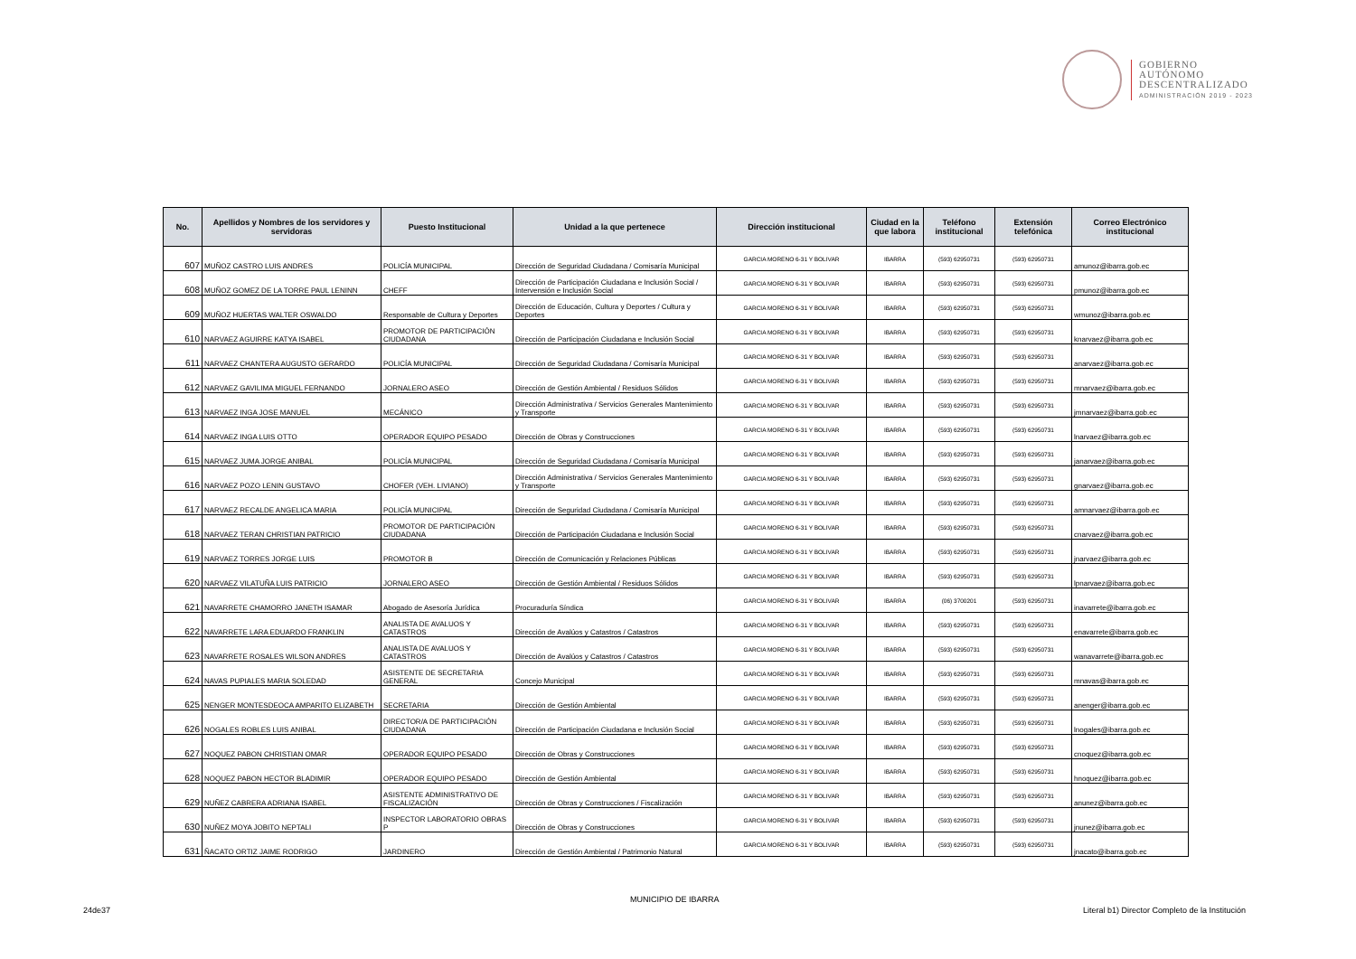GOBIERNO
AUTÓNOMO
DESCENTRALIZADO
ADMINISTRACIÓN 2019 - 2023
| No. | Apellidos y Nombres de los servidores y servidoras | Puesto Institucional | Unidad a la que pertenece | Dirección institucional | Ciudad en la que labora | Teléfono institucional | Extensión telefónica | Correo Electrónico institucional |
| --- | --- | --- | --- | --- | --- | --- | --- | --- |
| 607 | MUÑOZ CASTRO LUIS ANDRES | POLICÍA MUNICIPAL | Dirección de Seguridad Ciudadana / Comisaría Municipal | GARCIA MORENO 6-31 Y BOLIVAR | IBARRA | (593) 62950731 | (593) 62950731 | amunoz@ibarra.gob.ec |
| 608 | MUÑOZ GOMEZ DE LA TORRE PAUL LENINN | CHEFF | Dirección de Participación Ciudadana e Inclusión Social / Intervensión e Inclusión Social | GARCIA MORENO 6-31 Y BOLIVAR | IBARRA | (593) 62950731 | (593) 62950731 | pmunoz@ibarra.gob.ec |
| 609 | MUÑOZ HUERTAS WALTER OSWALDO | Responsable de Cultura y Deportes | Dirección de Educación, Cultura y Deportes / Cultura y Deportes | GARCIA MORENO 6-31 Y BOLIVAR | IBARRA | (593) 62950731 | (593) 62950731 | wmunoz@ibarra.gob.ec |
| 610 | NARVAEZ AGUIRRE KATYA ISABEL | PROMOTOR DE PARTICIPACIÓN CIUDADANA | Dirección de Participación Ciudadana e Inclusión Social | GARCIA MORENO 6-31 Y BOLIVAR | IBARRA | (593) 62950731 | (593) 62950731 | knarvaez@ibarra.gob.ec |
| 611 | NARVAEZ CHANTERA AUGUSTO GERARDO | POLICÍA MUNICIPAL | Dirección de Seguridad Ciudadana / Comisaría Municipal | GARCIA MORENO 6-31 Y BOLIVAR | IBARRA | (593) 62950731 | (593) 62950731 | anarvaez@ibarra.gob.ec |
| 612 | NARVAEZ GAVILIMA MIGUEL FERNANDO | JORNALERO ASEO | Dirección de Gestión Ambiental / Residuos Sólidos | GARCIA MORENO 6-31 Y BOLIVAR | IBARRA | (593) 62950731 | (593) 62950731 | mnarvaez@ibarra.gob.ec |
| 613 | NARVAEZ INGA JOSE MANUEL | MECÁNICO | Dirección Administrativa / Servicios Generales Mantenimiento y Transporte | GARCIA MORENO 6-31 Y BOLIVAR | IBARRA | (593) 62950731 | (593) 62950731 | jmnarvaez@ibarra.gob.ec |
| 614 | NARVAEZ INGA LUIS OTTO | OPERADOR EQUIPO PESADO | Dirección de Obras y Construcciones | GARCIA MORENO 6-31 Y BOLIVAR | IBARRA | (593) 62950731 | (593) 62950731 | lnarvaez@ibarra.gob.ec |
| 615 | NARVAEZ JUMA JORGE ANIBAL | POLICÍA MUNICIPAL | Dirección de Seguridad Ciudadana / Comisaría Municipal | GARCIA MORENO 6-31 Y BOLIVAR | IBARRA | (593) 62950731 | (593) 62950731 | janarvaez@ibarra.gob.ec |
| 616 | NARVAEZ POZO LENIN GUSTAVO | CHOFER (VEH. LIVIANO) | Dirección Administrativa / Servicios Generales Mantenimiento y Transporte | GARCIA MORENO 6-31 Y BOLIVAR | IBARRA | (593) 62950731 | (593) 62950731 | gnarvaez@ibarra.gob.ec |
| 617 | NARVAEZ RECALDE ANGELICA MARIA | POLICÍA MUNICIPAL | Dirección de Seguridad Ciudadana / Comisaría Municipal | GARCIA MORENO 6-31 Y BOLIVAR | IBARRA | (593) 62950731 | (593) 62950731 | amnarvaez@ibarra.gob.ec |
| 618 | NARVAEZ TERAN CHRISTIAN PATRICIO | PROMOTOR DE PARTICIPACIÓN CIUDADANA | Dirección de Participación Ciudadana e Inclusión Social | GARCIA MORENO 6-31 Y BOLIVAR | IBARRA | (593) 62950731 | (593) 62950731 | cnarvaez@ibarra.gob.ec |
| 619 | NARVAEZ TORRES JORGE LUIS | PROMOTOR B | Dirección de Comunicación y Relaciones Públicas | GARCIA MORENO 6-31 Y BOLIVAR | IBARRA | (593) 62950731 | (593) 62950731 | jnarvaez@ibarra.gob.ec |
| 620 | NARVAEZ VILATUÑA LUIS PATRICIO | JORNALERO ASEO | Dirección de Gestión Ambiental / Residuos Sólidos | GARCIA MORENO 6-31 Y BOLIVAR | IBARRA | (593) 62950731 | (593) 62950731 | lpnarvaez@ibarra.gob.ec |
| 621 | NAVARRETE CHAMORRO JANETH ISAMAR | Abogado de Asesoría Jurídica | Procuraduría Síndica | GARCIA MORENO 6-31 Y BOLIVAR | IBARRA | (06) 3700201 | (593) 62950731 | inavarrete@ibarra.gob.ec |
| 622 | NAVARRETE LARA EDUARDO FRANKLIN | ANALISTA DE AVALUOS Y CATASTROS | Dirección de Avalúos y Catastros / Catastros | GARCIA MORENO 6-31 Y BOLIVAR | IBARRA | (593) 62950731 | (593) 62950731 | enavarrete@ibarra.gob.ec |
| 623 | NAVARRETE ROSALES WILSON ANDRES | ANALISTA DE AVALUOS Y CATASTROS | Dirección de Avalúos y Catastros / Catastros | GARCIA MORENO 6-31 Y BOLIVAR | IBARRA | (593) 62950731 | (593) 62950731 | wanavarrete@ibarra.gob.ec |
| 624 | NAVAS PUPIALES MARIA SOLEDAD | ASISTENTE DE SECRETARIA GENERAL | Concejo Municipal | GARCIA MORENO 6-31 Y BOLIVAR | IBARRA | (593) 62950731 | (593) 62950731 | mnavas@ibarra.gob.ec |
| 625 | NENGER MONTESDEOCA AMPARITO ELIZABETH | SECRETARIA | Dirección de Gestión Ambiental | GARCIA MORENO 6-31 Y BOLIVAR | IBARRA | (593) 62950731 | (593) 62950731 | anenger@ibarra.gob.ec |
| 626 | NOGALES ROBLES LUIS ANIBAL | DIRECTOR/A DE PARTICIPACIÓN CIUDADANA | Dirección de Participación Ciudadana e Inclusión Social | GARCIA MORENO 6-31 Y BOLIVAR | IBARRA | (593) 62950731 | (593) 62950731 | lnogales@ibarra.gob.ec |
| 627 | NOQUEZ PABON CHRISTIAN OMAR | OPERADOR EQUIPO PESADO | Dirección de Obras y Construcciones | GARCIA MORENO 6-31 Y BOLIVAR | IBARRA | (593) 62950731 | (593) 62950731 | cnoquez@ibarra.gob.ec |
| 628 | NOQUEZ PABON HECTOR BLADIMIR | OPERADOR EQUIPO PESADO | Dirección de Gestión Ambiental | GARCIA MORENO 6-31 Y BOLIVAR | IBARRA | (593) 62950731 | (593) 62950731 | hnoquez@ibarra.gob.ec |
| 629 | NUÑEZ CABRERA ADRIANA ISABEL | ASISTENTE ADMINISTRATIVO DE FISCALIZACIÓN | Dirección de Obras y Construcciones / Fiscalización | GARCIA MORENO 6-31 Y BOLIVAR | IBARRA | (593) 62950731 | (593) 62950731 | anunez@ibarra.gob.ec |
| 630 | NUÑEZ MOYA JOBITO NEPTALI | INSPECTOR LABORATORIO OBRAS P | Dirección de Obras y Construcciones | GARCIA MORENO 6-31 Y BOLIVAR | IBARRA | (593) 62950731 | (593) 62950731 | jnunez@ibarra.gob.ec |
| 631 | ÑACATO ORTIZ JAIME RODRIGO | JARDINERO | Dirección de Gestión Ambiental / Patrimonio Natural | GARCIA MORENO 6-31 Y BOLIVAR | IBARRA | (593) 62950731 | (593) 62950731 | jnacato@ibarra.gob.ec |
MUNICIPIO DE IBARRA
24de37
Literal b1) Director Completo de la Institución